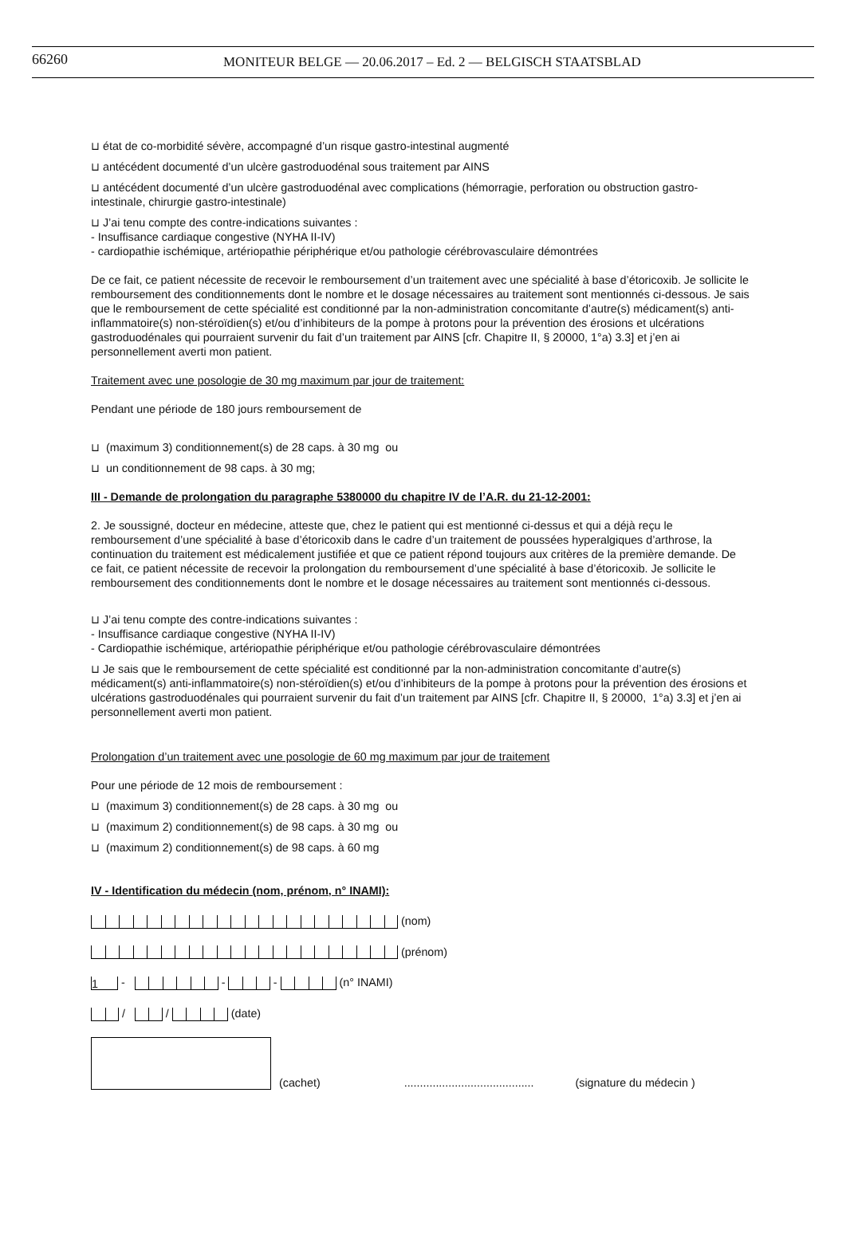66260 MONITEUR BELGE — 20.06.2017 – Ed. 2 — BELGISCH STAATSBLAD
⊔ état de co-morbidité sévère, accompagné d’un risque gastro-intestinal augmenté
⊔ antécédent documenté d’un ulcère gastroduodénal sous traitement par AINS
⊔ antécédent documenté d’un ulcère gastroduodénal avec complications (hémorragie, perforation ou obstruction gastro-intestinale, chirurgie gastro-intestinale)
⊔ J’ai tenu compte des contre-indications suivantes :
- Insuffisance cardiaque congestive (NYHA II-IV)
- cardiopathie ischémique, artériopathie périphérique et/ou pathologie cérébrovasculaire démontrées
De ce fait, ce patient nécessite de recevoir le remboursement d’un traitement avec une spécialité à base d’étoricoxib. Je sollicite le remboursement des conditionnements dont le nombre et le dosage nécessaires au traitement sont mentionnés ci-dessous. Je sais que le remboursement de cette spécialité est conditionné par la non-administration concomitante d’autre(s) médicament(s) anti-inflammatoire(s) non-stéroïdien(s) et/ou d’inhibiteurs de la pompe à protons pour la prévention des érosions et ulcérations gastroduodénales qui pourraient survenir du fait d’un traitement par AINS [cfr. Chapitre II, § 20000, 1°a) 3.3] et j’en ai personnellement averti mon patient.
Traitement avec une posologie de 30 mg maximum par jour de traitement:
Pendant une période de 180 jours remboursement de
⊔ (maximum 3) conditionnement(s) de 28 caps. à 30 mg ou
⊔ un conditionnement de 98 caps. à 30 mg;
III - Demande de prolongation du paragraphe 5380000 du chapitre IV de l’A.R. du 21-12-2001:
2. Je soussigné, docteur en médecine, atteste que, chez le patient qui est mentionné ci-dessus et qui a déjà reçu le remboursement d’une spécialité à base d’étoricoxib dans le cadre d’un traitement de poussées hyperalgiques d’arthrose, la continuation du traitement est médicalement justifiée et que ce patient répond toujours aux critères de la première demande. De ce fait, ce patient nécessite de recevoir la prolongation du remboursement d’une spécialité à base d’étoricoxib. Je sollicite le remboursement des conditionnements dont le nombre et le dosage nécessaires au traitement sont mentionnés ci-dessous.
⊔ J’ai tenu compte des contre-indications suivantes :
- Insuffisance cardiaque congestive (NYHA II-IV)
- Cardiopathie ischémique, artériopathie périphérique et/ou pathologie cérébrovasculaire démontrées
⊔ Je sais que le remboursement de cette spécialité est conditionné par la non-administration concomitante d’autre(s) médicament(s) anti-inflammatoire(s) non-stéroïdien(s) et/ou d’inhibiteurs de la pompe à protons pour la prévention des érosions et ulcérations gastroduodénales qui pourraient survenir du fait d’un traitement par AINS [cfr. Chapitre II, § 20000, 1°a) 3.3] et j’en ai personnellement averti mon patient.
Prolongation d’un traitement avec une posologie de 60 mg maximum par jour de traitement
Pour une période de 12 mois de remboursement :
⊔ (maximum 3) conditionnement(s) de 28 caps. à 30 mg ou
⊔ (maximum 2) conditionnement(s) de 98 caps. à 30 mg ou
⊔ (maximum 2) conditionnement(s) de 98 caps. à 60 mg
IV - Identification du médecin (nom, prénom, n° INAMI):
(nom)
(prénom)
1 - - - (n° INAMI)
/ / (date)
(cachet)......................................... (signature du médecin )